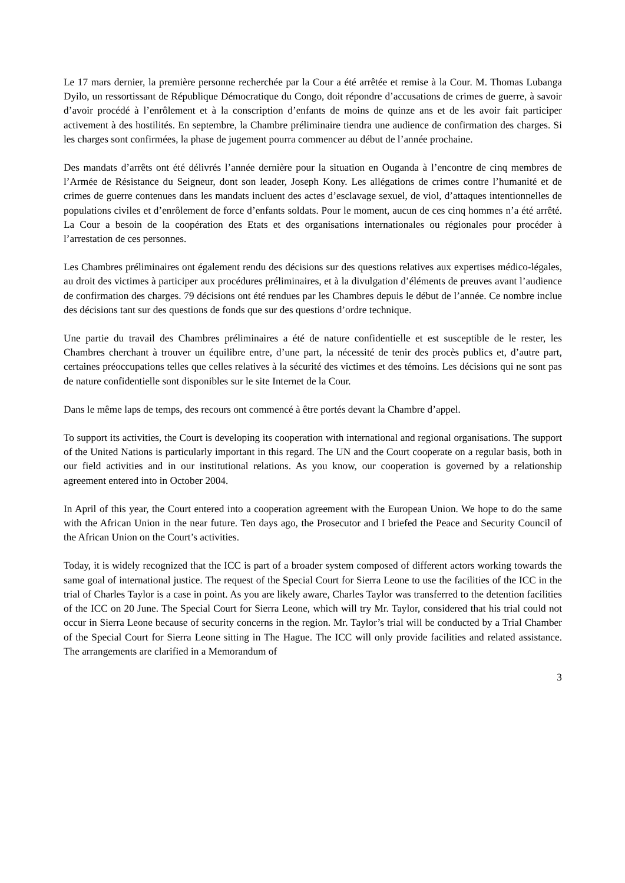Le 17 mars dernier, la première personne recherchée par la Cour a été arrêtée et remise à la Cour. M. Thomas Lubanga Dyilo, un ressortissant de République Démocratique du Congo, doit répondre d’accusations de crimes de guerre, à savoir d’avoir procédé à l’enrôlement et à la conscription d’enfants de moins de quinze ans et de les avoir fait participer activement à des hostilités. En septembre, la Chambre préliminaire tiendra une audience de confirmation des charges. Si les charges sont confirmées, la phase de jugement pourra commencer au début de l’année prochaine.
Des mandats d’arrêts ont été délivrés l’année dernière pour la situation en Ouganda à l’encontre de cinq membres de l’Armée de Résistance du Seigneur, dont son leader, Joseph Kony. Les allégations de crimes contre l’humanité et de crimes de guerre contenues dans les mandats incluent des actes d’esclavage sexuel, de viol, d’attaques intentionnelles de populations civiles et d’enrôlement de force d’enfants soldats. Pour le moment, aucun de ces cinq hommes n’a été arrêté. La Cour a besoin de la coopération des Etats et des organisations internationales ou régionales pour procéder à l’arrestation de ces personnes.
Les Chambres préliminaires ont également rendu des décisions sur des questions relatives aux expertises médico-légales, au droit des victimes à participer aux procédures préliminaires, et à la divulgation d’éléments de preuves avant l’audience de confirmation des charges. 79 décisions ont été rendues par les Chambres depuis le début de l’année. Ce nombre inclue des décisions tant sur des questions de fonds que sur des questions d’ordre technique.
Une partie du travail des Chambres préliminaires a été de nature confidentielle et est susceptible de le rester, les Chambres cherchant à trouver un équilibre entre, d’une part, la nécessité de tenir des procès publics et, d’autre part, certaines préoccupations telles que celles relatives à la sécurité des victimes et des témoins. Les décisions qui ne sont pas de nature confidentielle sont disponibles sur le site Internet de la Cour.
Dans le même laps de temps, des recours ont commencé à être portés devant la Chambre d’appel.
To support its activities, the Court is developing its cooperation with international and regional organisations. The support of the United Nations is particularly important in this regard. The UN and the Court cooperate on a regular basis, both in our field activities and in our institutional relations. As you know, our cooperation is governed by a relationship agreement entered into in October 2004.
In April of this year, the Court entered into a cooperation agreement with the European Union. We hope to do the same with the African Union in the near future. Ten days ago, the Prosecutor and I briefed the Peace and Security Council of the African Union on the Court’s activities.
Today, it is widely recognized that the ICC is part of a broader system composed of different actors working towards the same goal of international justice. The request of the Special Court for Sierra Leone to use the facilities of the ICC in the trial of Charles Taylor is a case in point. As you are likely aware, Charles Taylor was transferred to the detention facilities of the ICC on 20 June. The Special Court for Sierra Leone, which will try Mr. Taylor, considered that his trial could not occur in Sierra Leone because of security concerns in the region. Mr. Taylor’s trial will be conducted by a Trial Chamber of the Special Court for Sierra Leone sitting in The Hague. The ICC will only provide facilities and related assistance. The arrangements are clarified in a Memorandum of
3